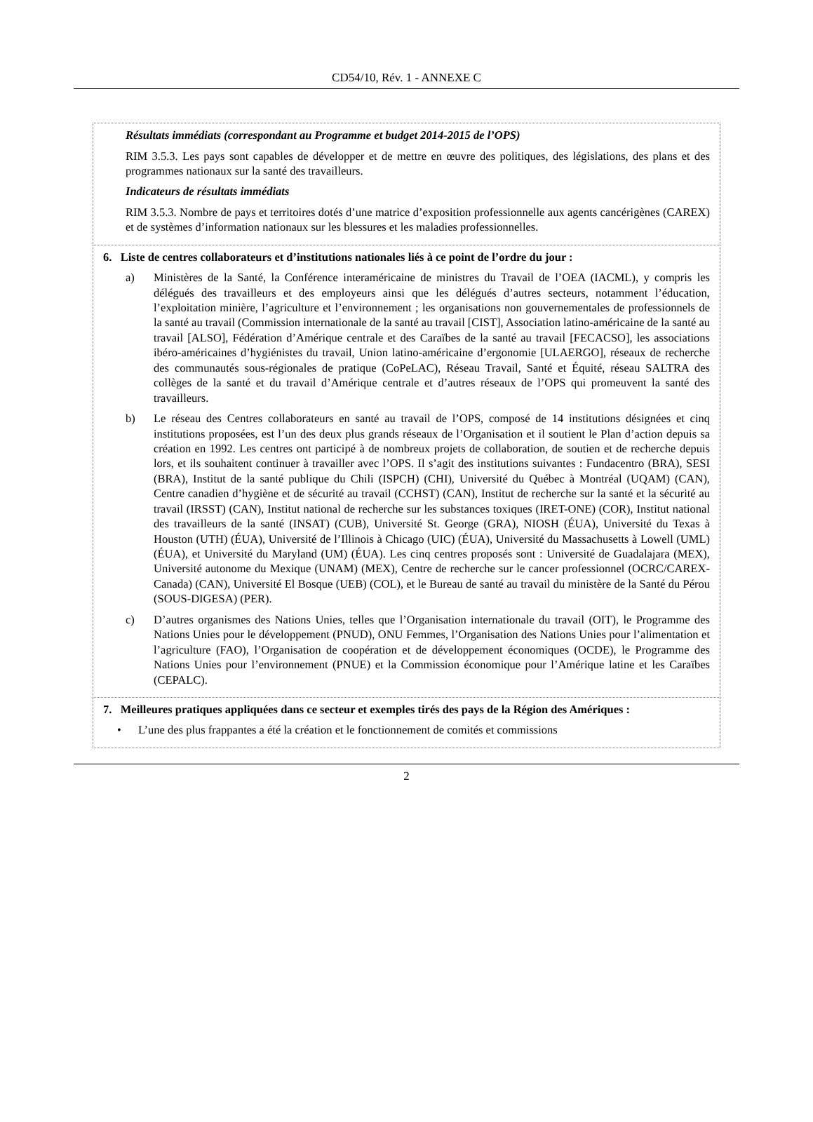CD54/10, Rév. 1 - ANNEXE C
| Résultats immédiats (correspondant au Programme et budget 2014-2015 de l’OPS) RIM 3.5.3. Les pays sont capables de développer et de mettre en œuvre des politiques, des législations, des plans et des programmes nationaux sur la santé des travailleurs. Indicateurs de résultats immédiats RIM 3.5.3. Nombre de pays et territoires dotés d’une matrice d’exposition professionnelle aux agents cancérigènes (CAREX) et de systèmes d’information nationaux sur les blessures et les maladies professionnelles. |
| 6. Liste de centres collaborateurs et d’institutions nationales liés à ce point de l’ordre du jour : a) Ministères de la Santé, la Conférence interaméricaine de ministres du Travail de l’OEA (IACML), y compris les délégués des travailleurs et des employeurs ainsi que les délégués d’autres secteurs, notamment l’éducation, l’exploitation minière, l’agriculture et l’environnement ; les organisations non gouvernementales de professionnels de la santé au travail (Commission internationale de la santé au travail [CIST], Association latino-américaine de la santé au travail [ALSO], Fédération d’Amérique centrale et des Caraïbes de la santé au travail [FECACSO], les associations ibéro-américaines d’hygiénistes du travail, Union latino-américaine d’ergonomie [ULAERGO], réseaux de recherche des communautés sous-régionales de pratique (CoPeLAC), Réseau Travail, Santé et Équité, réseau SALTRA des collèges de la santé et du travail d’Amérique centrale et d’autres réseaux de l’OPS qui promeuvent la santé des travailleurs. b) Le réseau des Centres collaborateurs en santé au travail de l’OPS, composé de 14 institutions désignées et cinq institutions proposées, est l’un des deux plus grands réseaux de l’Organisation et il soutient le Plan d’action depuis sa création en 1992. Les centres ont participé à de nombreux projets de collaboration, de soutien et de recherche depuis lors, et ils souhaitent continuer à travailler avec l’OPS. Il s’agit des institutions suivantes : Fundacentro (BRA), SESI (BRA), Institut de la santé publique du Chili (ISPCH) (CHI), Université du Québec à Montréal (UQAM) (CAN), Centre canadien d’hygiène et de sécurité au travail (CCHST) (CAN), Institut de recherche sur la santé et la sécurité au travail (IRSST) (CAN), Institut national de recherche sur les substances toxiques (IRET-ONE) (COR), Institut national des travailleurs de la santé (INSAT) (CUB), Université St. George (GRA), NIOSH (ÉUA), Université du Texas à Houston (UTH) (ÉUA), Université de l’Illinois à Chicago (UIC) (ÉUA), Université du Massachusetts à Lowell (UML) (ÉUA), et Université du Maryland (UM) (ÉUA). Les cinq centres proposés sont : Université de Guadalajara (MEX), Université autonome du Mexique (UNAM) (MEX), Centre de recherche sur le cancer professionnel (OCRC/CAREX-Canada) (CAN), Université El Bosque (UEB) (COL), et le Bureau de santé au travail du ministère de la Santé du Pérou (SOUS-DIGESA) (PER). c) D’autres organismes des Nations Unies, telles que l’Organisation internationale du travail (OIT), le Programme des Nations Unies pour le développement (PNUD), ONU Femmes, l’Organisation des Nations Unies pour l’alimentation et l’agriculture (FAO), l’Organisation de coopération et de développement économiques (OCDE), le Programme des Nations Unies pour l’environnement (PNUE) et la Commission économique pour l’Amérique latine et les Caraïbes (CEPALC). |
| 7. Meilleures pratiques appliquées dans ce secteur et exemples tirés des pays de la Région des Amériques : • L’une des plus frappantes a été la création et le fonctionnement de comités et commissions |
2